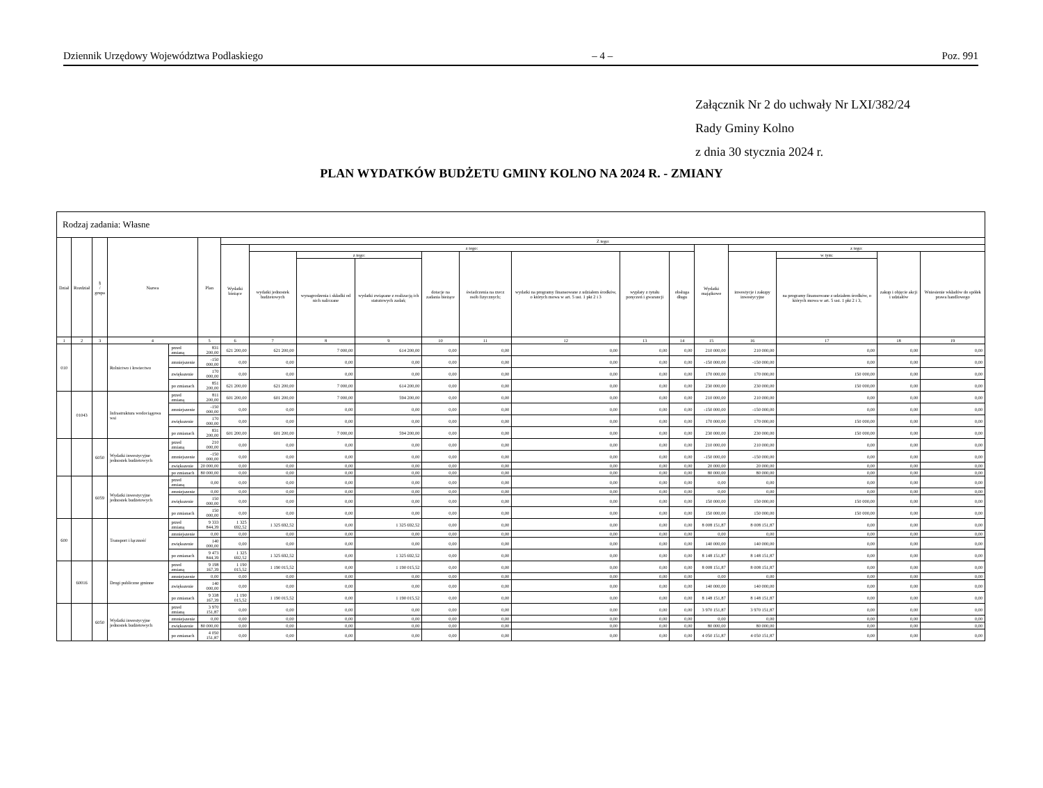Dziennik Urzędowy Województwa Podlaskiego – 4 – Poz. 991
Załącznik Nr 2 do uchwały Nr LXI/382/24
Rady Gminy Kolno
z dnia 30 stycznia 2024 r.
PLAN WYDATKÓW BUDŻETU GMINY KOLNO NA 2024 R. - ZMIANY
| Rodzaj zadania: Własne | | | | | | | | | | | | | | | | | | | |
| Dział | Rozdział | § / grupa | Nazwa | | Plan | Z tego: | | | | | | | | | | | | | |
| | | | | | | Wydatki bieżące | z tego: | | | | | | | | Wydatki majątkowe | z tego: | | | |
| | | | | | | | wydatki jednostek budżetowych | z tego: | | dotacje na zadania bieżące | świadczenia na rzecz osób fizycznych; | wydatki na programy finansowane z udziałem środków, o których mowa w art. 5 ust. 1 pkt 2 i 3 | wypłaty z tytułu poręczeń i gwarancji | obsługa długu | | inwestycje i zakupy inwestycyjne | w tym: | zakup i objęcie akcji i udziałów | Wniesienie wkładów do spółek prawa handlowego |
| | | | | | | | | wynagrodzenia i składki od nich naliczane | wydatki związane z realizacją ich statutowych zadań; | | | | | | | | na programy finansowane z udziałem środków, o których mowa w art. 5 ust. 1 pkt 2 i 3, | | |
| 1 | 2 | 3 | 4 | | 5 | 6 | 7 | 8 | 9 | 10 | 11 | 12 | 13 | 14 | 15 | 16 | 17 | 18 | 19 |
| 010 | | | Rolnictwo i łowiectwo | przed zmianą | 831 200,00 | 621 200,00 | 621 200,00 | 7 000,00 | 614 200,00 | 0,00 | 0,00 | 0,00 | 0,00 | 0,00 | 210 000,00 | 210 000,00 | 0,00 | 0,00 | 0,00 |
| | | | | zmniejszenie | -150 000,00 | 0,00 | 0,00 | 0,00 | 0,00 | 0,00 | 0,00 | 0,00 | 0,00 | 0,00 | -150 000,00 | -150 000,00 | 0,00 | 0,00 | 0,00 |
| | | | | zwiększenie | 170 000,00 | 0,00 | 0,00 | 0,00 | 0,00 | 0,00 | 0,00 | 0,00 | 0,00 | 0,00 | 170 000,00 | 170 000,00 | 150 000,00 | 0,00 | 0,00 |
| | | | | po zmianach | 851 200,00 | 621 200,00 | 621 200,00 | 7 000,00 | 614 200,00 | 0,00 | 0,00 | 0,00 | 0,00 | 0,00 | 230 000,00 | 230 000,00 | 150 000,00 | 0,00 | 0,00 |
| | 01043 | | Infrastruktura wodociągowa wsi | przed zmianą | 811 200,00 | 601 200,00 | 601 200,00 | 7 000,00 | 594 200,00 | 0,00 | 0,00 | 0,00 | 0,00 | 0,00 | 210 000,00 | 210 000,00 | 0,00 | 0,00 | 0,00 |
| | | | | zmniejszenie | -150 000,00 | 0,00 | 0,00 | 0,00 | 0,00 | 0,00 | 0,00 | 0,00 | 0,00 | 0,00 | -150 000,00 | -150 000,00 | 0,00 | 0,00 | 0,00 |
| | | | | zwiększenie | 170 000,00 | 0,00 | 0,00 | 0,00 | 0,00 | 0,00 | 0,00 | 0,00 | 0,00 | 0,00 | 170 000,00 | 170 000,00 | 150 000,00 | 0,00 | 0,00 |
| | | | | po zmianach | 831 200,00 | 601 200,00 | 601 200,00 | 7 000,00 | 594 200,00 | 0,00 | 0,00 | 0,00 | 0,00 | 0,00 | 230 000,00 | 230 000,00 | 150 000,00 | 0,00 | 0,00 |
| | | 6050 | Wydatki inwestycyjne jednostek budżetowych | przed zmianą | 210 000,00 | 0,00 | 0,00 | 0,00 | 0,00 | 0,00 | 0,00 | 0,00 | 0,00 | 0,00 | 210 000,00 | 210 000,00 | 0,00 | 0,00 | 0,00 |
| | | | | zmniejszenie | -150 000,00 | 0,00 | 0,00 | 0,00 | 0,00 | 0,00 | 0,00 | 0,00 | 0,00 | 0,00 | -150 000,00 | -150 000,00 | 0,00 | 0,00 | 0,00 |
| | | | | zwiększenie | 20 000,00 | 0,00 | 0,00 | 0,00 | 0,00 | 0,00 | 0,00 | 0,00 | 0,00 | 0,00 | 20 000,00 | 20 000,00 | 0,00 | 0,00 | 0,00 |
| | | | | po zmianach | 80 000,00 | 0,00 | 0,00 | 0,00 | 0,00 | 0,00 | 0,00 | 0,00 | 0,00 | 0,00 | 80 000,00 | 80 000,00 | 0,00 | 0,00 | 0,00 |
| | | 6059 | Wydatki inwestycyjne jednostek budżetowych | przed zmianą | 0,00 | 0,00 | 0,00 | 0,00 | 0,00 | 0,00 | 0,00 | 0,00 | 0,00 | 0,00 | 0,00 | 0,00 | 0,00 | 0,00 | 0,00 |
| | | | | zmniejszenie | 0,00 | 0,00 | 0,00 | 0,00 | 0,00 | 0,00 | 0,00 | 0,00 | 0,00 | 0,00 | 0,00 | 0,00 | 0,00 | 0,00 | 0,00 |
| | | | | zwiększenie | 150 000,00 | 0,00 | 0,00 | 0,00 | 0,00 | 0,00 | 0,00 | 0,00 | 0,00 | 0,00 | 150 000,00 | 150 000,00 | 150 000,00 | 0,00 | 0,00 |
| | | | | po zmianach | 150 000,00 | 0,00 | 0,00 | 0,00 | 0,00 | 0,00 | 0,00 | 0,00 | 0,00 | 0,00 | 150 000,00 | 150 000,00 | 150 000,00 | 0,00 | 0,00 |
| 600 | | | Transport i łączność | przed zmianą | 9 333 844,39 | 1 325 692,52 | 1 325 692,52 | 0,00 | 1 325 692,52 | 0,00 | 0,00 | 0,00 | 0,00 | 0,00 | 8 008 151,87 | 8 008 151,87 | 0,00 | 0,00 | 0,00 |
| | | | | zmniejszenie | 0,00 | 0,00 | 0,00 | 0,00 | 0,00 | 0,00 | 0,00 | 0,00 | 0,00 | 0,00 | 0,00 | 0,00 | 0,00 | 0,00 | 0,00 |
| | | | | zwiększenie | 140 000,00 | 0,00 | 0,00 | 0,00 | 0,00 | 0,00 | 0,00 | 0,00 | 0,00 | 0,00 | 140 000,00 | 140 000,00 | 0,00 | 0,00 | 0,00 |
| | | | | po zmianach | 9 473 844,39 | 1 325 692,52 | 1 325 692,52 | 0,00 | 1 325 692,52 | 0,00 | 0,00 | 0,00 | 0,00 | 0,00 | 8 148 151,87 | 8 148 151,87 | 0,00 | 0,00 | 0,00 |
| | 60016 | | Drogi publiczne gminne | przed zmianą | 9 198 167,39 | 1 190 015,52 | 1 190 015,52 | 0,00 | 1 190 015,52 | 0,00 | 0,00 | 0,00 | 0,00 | 0,00 | 8 008 151,87 | 8 008 151,87 | 0,00 | 0,00 | 0,00 |
| | | | | zmniejszenie | 0,00 | 0,00 | 0,00 | 0,00 | 0,00 | 0,00 | 0,00 | 0,00 | 0,00 | 0,00 | 0,00 | 0,00 | 0,00 | 0,00 | 0,00 |
| | | | | zwiększenie | 140 000,00 | 0,00 | 0,00 | 0,00 | 0,00 | 0,00 | 0,00 | 0,00 | 0,00 | 0,00 | 140 000,00 | 140 000,00 | 0,00 | 0,00 | 0,00 |
| | | | | po zmianach | 9 338 167,39 | 1 190 015,52 | 1 190 015,52 | 0,00 | 1 190 015,52 | 0,00 | 0,00 | 0,00 | 0,00 | 0,00 | 8 148 151,87 | 8 148 151,87 | 0,00 | 0,00 | 0,00 |
| | | 6050 | Wydatki inwestycyjne jednostek budżetowych | przed zmianą | 3 970 151,87 | 0,00 | 0,00 | 0,00 | 0,00 | 0,00 | 0,00 | 0,00 | 0,00 | 0,00 | 3 970 151,87 | 3 970 151,87 | 0,00 | 0,00 | 0,00 |
| | | | | zmniejszenie | 0,00 | 0,00 | 0,00 | 0,00 | 0,00 | 0,00 | 0,00 | 0,00 | 0,00 | 0,00 | 0,00 | 0,00 | 0,00 | 0,00 | 0,00 |
| | | | | zwiększenie | 80 000,00 | 0,00 | 0,00 | 0,00 | 0,00 | 0,00 | 0,00 | 0,00 | 0,00 | 0,00 | 80 000,00 | 80 000,00 | 0,00 | 0,00 | 0,00 |
| | | | | po zmianach | 4 050 151,87 | 0,00 | 0,00 | 0,00 | 0,00 | 0,00 | 0,00 | 0,00 | 0,00 | 0,00 | 4 050 151,87 | 4 050 151,87 | 0,00 | 0,00 | 0,00 |